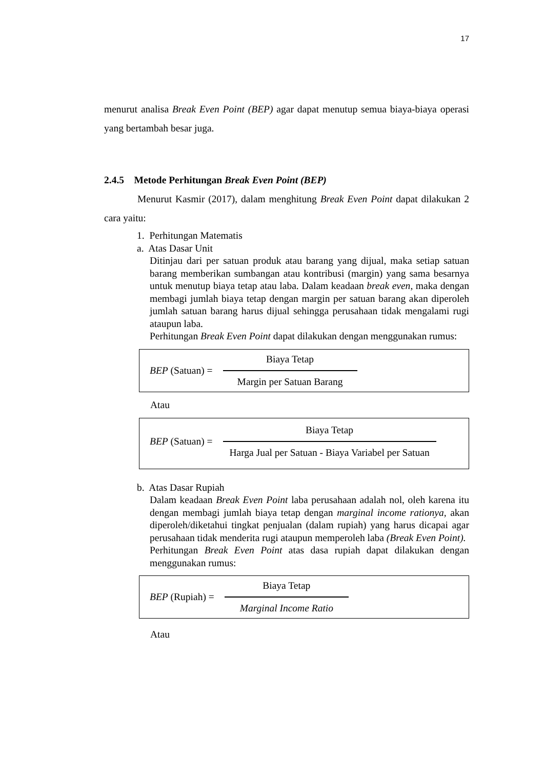17
menurut analisa Break Even Point (BEP) agar dapat menutup semua biaya-biaya operasi yang bertambah besar juga.
2.4.5 Metode Perhitungan Break Even Point (BEP)
Menurut Kasmir (2017), dalam menghitung Break Even Point dapat dilakukan 2 cara yaitu:
1. Perhitungan Matematis
a. Atas Dasar Unit
Ditinjau dari per satuan produk atau barang yang dijual, maka setiap satuan barang memberikan sumbangan atau kontribusi (margin) yang sama besarnya untuk menutup biaya tetap atau laba. Dalam keadaan break even, maka dengan membagi jumlah biaya tetap dengan margin per satuan barang akan diperoleh jumlah satuan barang harus dijual sehingga perusahaan tidak mengalami rugi ataupun laba.
Perhitungan Break Even Point dapat dilakukan dengan menggunakan rumus:
BEP (Satuan) =
Biaya Tetap
Margin per Satuan Barang
Atau
BEP (Satuan) =
Biaya Tetap
Harga Jual per Satuan - Biaya Variabel per Satuan
b. Atas Dasar Rupiah
Dalam keadaan Break Even Point laba perusahaan adalah nol, oleh karena itu dengan membagi jumlah biaya tetap dengan marginal income rationya, akan diperoleh/diketahui tingkat penjualan (dalam rupiah) yang harus dicapai agar perusahaan tidak menderita rugi ataupun memperoleh laba (Break Even Point).
Perhitungan Break Even Point atas dasa rupiah dapat dilakukan dengan menggunakan rumus:
BEP (Rupiah) =
Biaya Tetap
Marginal Income Ratio
Atau